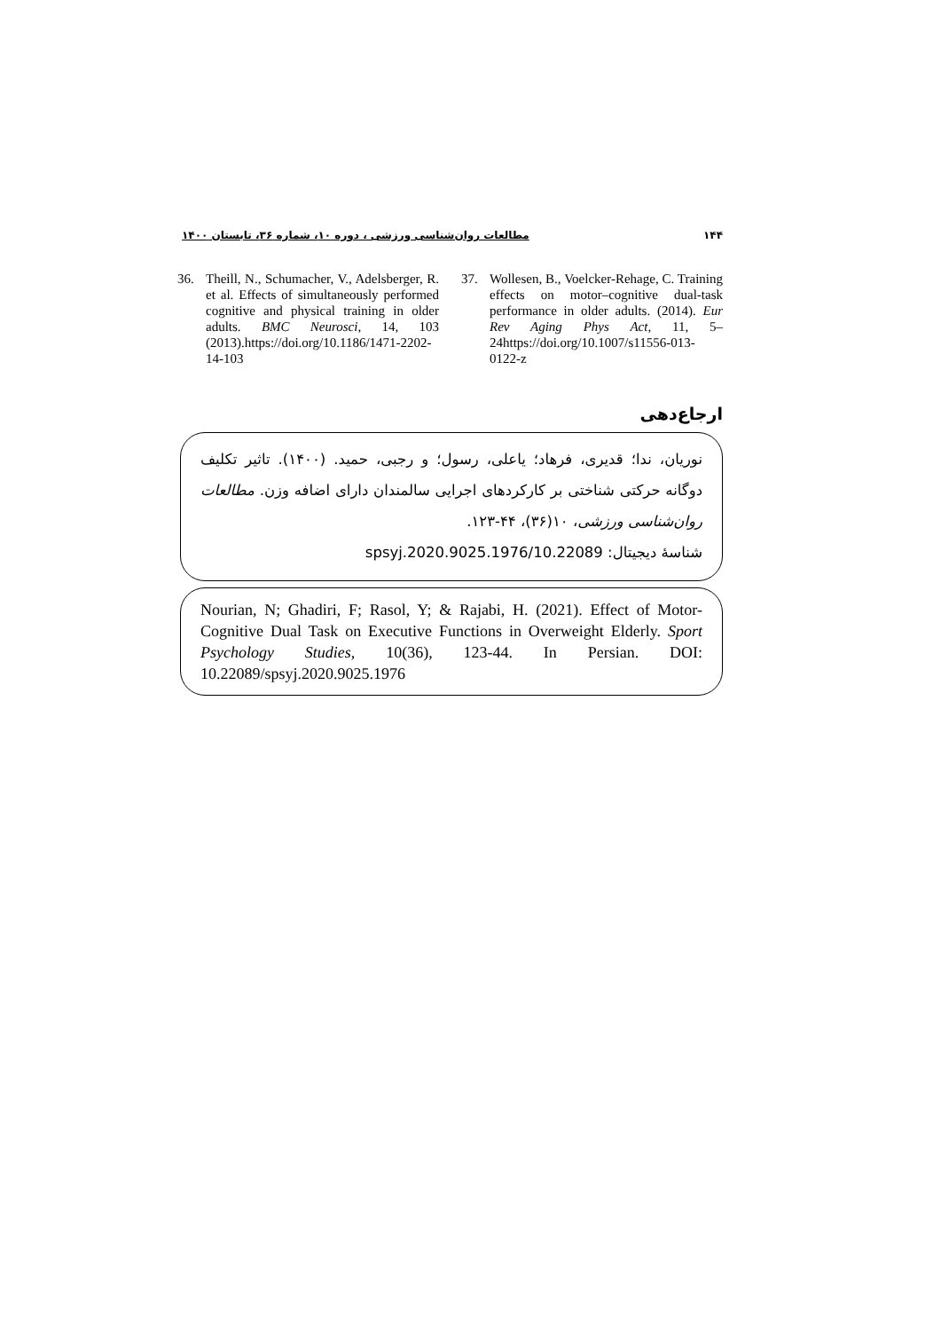۱۴۴ مطالعات روان‌شناسی ورزشی ، دوره ۱۰، شماره ۳۶، تابستان ۱۴۰۰
36. Theill, N., Schumacher, V., Adelsberger, R. et al. Effects of simultaneously performed cognitive and physical training in older adults. BMC Neurosci, 14, 103 (2013).https://doi.org/10.1186/1471-2202-14-103
37. Wollesen, B., Voelcker-Rehage, C. Training effects on motor–cognitive dual-task performance in older adults. (2014). Eur Rev Aging Phys Act, 11, 5–24https://doi.org/10.1007/s11556-013-0122-z
ارجاع‌دهی
نوریان، ندا؛ قدیری، فرهاد؛ یاعلی، رسول؛ و رجبی، حمید. (۱۴۰۰). تاثیر تکلیف دوگانه حرکتی شناختی بر کارکردهای اجرایی سالمندان دارای اضافه وزن. مطالعات روان‌شناسی ورزشی، ۱۰(۳۶)، ۴۴-۱۲۳.
شناسهٔ دیجیتال: 10.22089/spsyj.2020.9025.1976
Nourian, N; Ghadiri, F; Rasol, Y; & Rajabi, H. (2021). Effect of Motor- Cognitive Dual Task on Executive Functions in Overweight Elderly. Sport Psychology Studies, 10(36), 123-44. In Persian. DOI: 10.22089/spsyj.2020.9025.1976